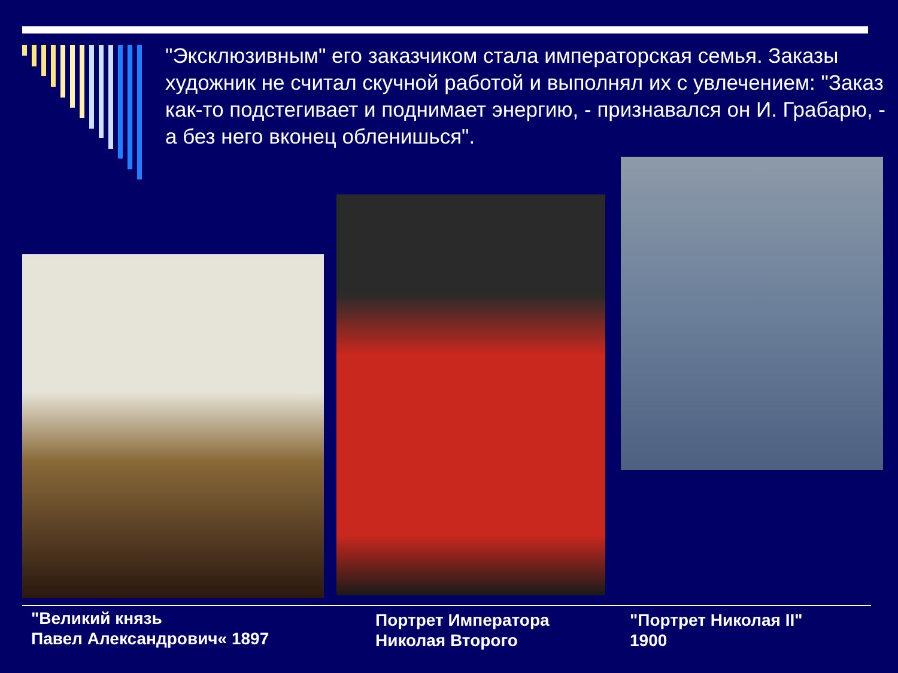"Эксклюзивным" его заказчиком стала императорская семья. Заказы художник не считал скучной работой и выполнял их с увлечением: "Заказ как-то подстегивает и поднимает энергию, - признавался он И. Грабарю, - а без него вконец обленишься".
"Великий князь
Павел Александрович« 1897
Портрет Императора
Николая Второго
"Портрет Николая II"
1900